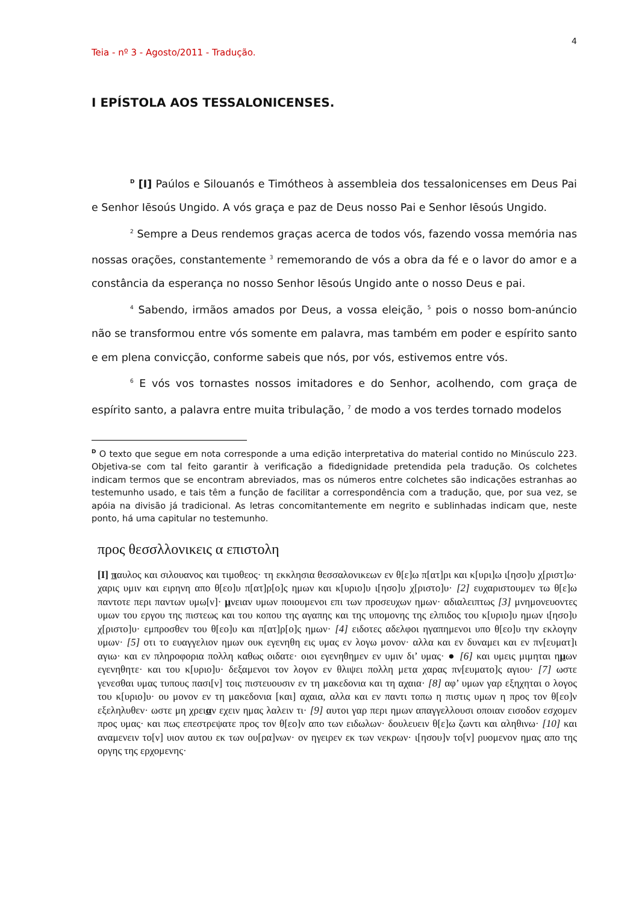4
Teia - nº 3 - Agosto/2011 - Tradução.
I EPÍSTOLA AOS TESSALONICENSES.
<sup>D</sup> [I] Paúlos e Silouanós e Timótheos à assembleia dos tessalonicenses em Deus Pai e Senhor Iēsoús Ungido. A vós graça e paz de Deus nosso Pai e Senhor Iēsoús Ungido.
<sup>2</sup> Sempre a Deus rendemos graças acerca de todos vós, fazendo vossa memória nas nossas orações, constantemente <sup>3</sup> rememorando de vós a obra da fé e o lavor do amor e a constância da esperança no nosso Senhor Iēsoús Ungido ante o nosso Deus e pai.
<sup>4</sup> Sabendo, irmãos amados por Deus, a vossa eleição, <sup>5</sup> pois o nosso bom-anúncio não se transformou entre vós somente em palavra, mas também em poder e espírito santo e em plena convicção, conforme sabeis que nós, por vós, estivemos entre vós.
<sup>6</sup> E vós vos tornastes nossos imitadores e do Senhor, acolhendo, com graça de espírito santo, a palavra entre muita tribulação, <sup>7</sup> de modo a vos terdes tornado modelos
<sup>D</sup> O texto que segue em nota corresponde a uma edição interpretativa do material contido no Minúsculo 223. Objetiva-se com tal feito garantir à verificação a fidedignidade pretendida pela tradução. Os colchetes indicam termos que se encontram abreviados, mas os números entre colchetes são indicações estranhas ao testemunho usado, e tais têm a função de facilitar a correspondência com a tradução, que, por sua vez, se apóia na divisão já tradicional. As letras concomitantemente em negrito e sublinhadas indicam que, neste ponto, há uma capitular no testemunho.
προς θεσσλλονικεις α επιστολη
[I] παυλος και σιλουανος και τιμοθεος· τη εκκλησια θεσσαλονικεων εν θ[ε]ω π[ατ]ρι και κ[υρι]ω ι[ησο]υ χ[ριστ]ω· χαρις υμιν και ειρηνη απο θ[εο]υ π[ατ]ρ[ο]ς ημων και κ[υριο]υ ι[ησο]υ χ[ριστο]υ· [2] ευχαριστουμεν τω θ[ε]ω παντοτε περι παντων υμω[ν]· μνειαν υμων ποιουμενοι επι των προσευχων ημων· αδιαλειπτως [3] μνημονευοντες υμων του εργου της πιστεως και του κοπου της αγαπης και της υπομονης της ελπιδος του κ[υριο]υ ημων ι[ησο]υ χ[ριστο]υ· εμπροσθεν του θ[εο]υ και π[ατ]ρ[ο]ς ημων· [4] ειδοτες αδελφοι ηγαπημενοι υπο θ[εο]υ την εκλογην υμων· [5] οτι το ευαγγελιον ημων ουκ εγενηθη εις υμας εν λογω μονον· αλλα και εν δυναμει και εν πν[ευματ]ι αγιω· και εν πληροφορια πολλη καθως οιδατε· οιοι εγενηθημεν εν υμιν δι’ υμας· ● [6] και υμεις μιμηται ημων εγενηθητε· και του κ[υριο]υ· δεξαμενοι τον λογον εν θλιψει πολλη μετα χαρας πν[ευματο]ς αγιου· [7] ωστε γενεσθαι υμας τυπους πασι[ν] τοις πιστευουσιν εν τη μακεδονια και τη αχαια· [8] αφ’ υμων γαρ εξηχηται ο λογος του κ[υριο]υ· ου μονον εν τη μακεδονια [και] αχαια, αλλα και εν παντι τοπω η πιστις υμων η προς τον θ[εο]ν εξεληλυθεν· ωστε μη χρειαν εχειν ημας λαλειν τι· [9] αυτοι γαρ περι ημων απαγγελλουσι οποιαν εισοδον εσχομεν προς υμας· και πως επεστρεψατε προς τον θ[εο]ν απο των ειδωλων· δουλευειν θ[ε]ω ζωντι και αληθινω· [10] και αναμενειν το[ν] υιον αυτου εκ των ου[ρα]νων· ον ηγειρεν εκ των νεκρων· ι[ησου]ν το[ν] ρυομενον ημας απο της οργης της ερχομενης·